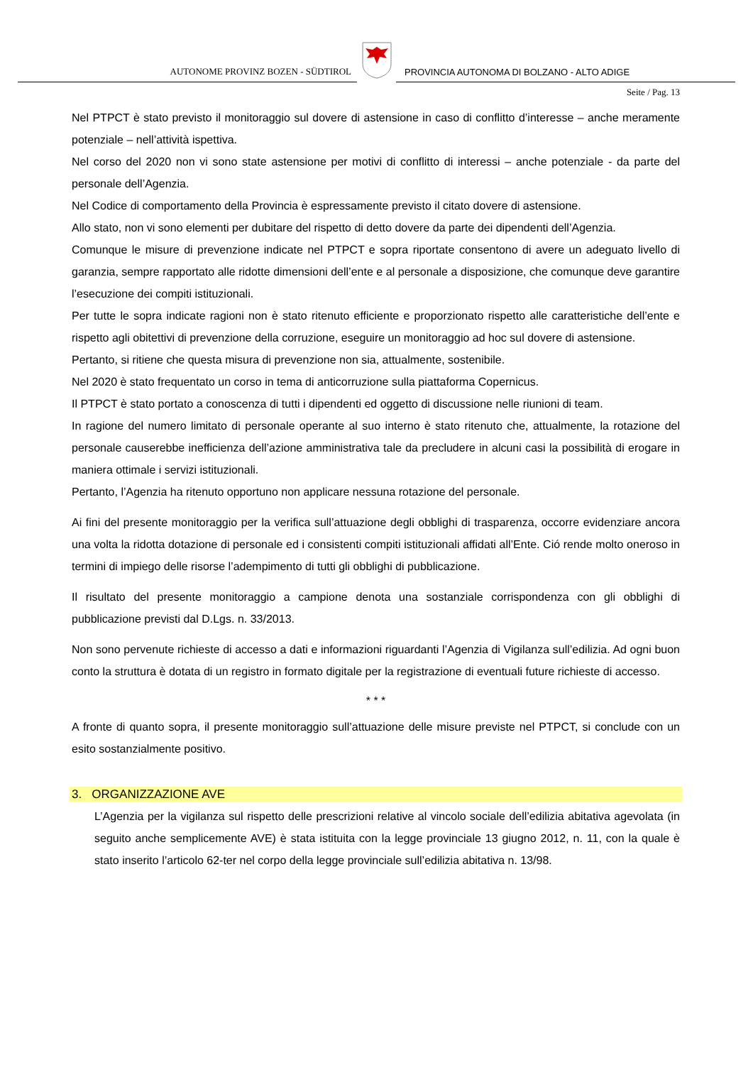AUTONOME PROVINZ BOZEN - SÜDTIROL
PROVINCIA AUTONOMA DI BOLZANO - ALTO ADIGE
Seite / Pag. 13
Nel PTPCT è stato previsto il monitoraggio sul dovere di astensione in caso di conflitto d’interesse – anche meramente potenziale – nell’attività ispettiva.
Nel corso del 2020 non vi sono state astensione per motivi di conflitto di interessi – anche potenziale - da parte del personale dell’Agenzia.
Nel Codice di comportamento della Provincia è espressamente previsto il citato dovere di astensione.
Allo stato, non vi sono elementi per dubitare del rispetto di detto dovere da parte dei dipendenti dell’Agenzia.
Comunque le misure di prevenzione indicate nel PTPCT e sopra riportate consentono di avere un adeguato livello di garanzia, sempre rapportato alle ridotte dimensioni dell’ente e al personale a disposizione, che comunque deve garantire l’esecuzione dei compiti istituzionali.
Per tutte le sopra indicate ragioni non è stato ritenuto efficiente e proporzionato rispetto alle caratteristiche dell’ente e rispetto agli obitettivi di prevenzione della corruzione, eseguire un monitoraggio ad hoc sul dovere di astensione.
Pertanto, si ritiene che questa misura di prevenzione non sia, attualmente, sostenibile.
Nel 2020 è stato frequentato un corso in tema di anticorruzione sulla piattaforma Copernicus.
Il PTPCT è stato portato a conoscenza di tutti i dipendenti ed oggetto di discussione nelle riunioni di team.
In ragione del numero limitato di personale operante al suo interno è stato ritenuto che, attualmente, la rotazione del personale causerebbe inefficienza dell’azione amministrativa tale da precludere in alcuni casi la possibilità di erogare in maniera ottimale i servizi istituzionali.
Pertanto, l’Agenzia ha ritenuto opportuno non applicare nessuna rotazione del personale.
Ai fini del presente monitoraggio per la verifica sull’attuazione degli obblighi di trasparenza, occorre evidenziare ancora una volta la ridotta dotazione di personale ed i consistenti compiti istituzionali affidati all’Ente. Ció rende molto oneroso in termini di impiego delle risorse l’adempimento di tutti gli obblighi di pubblicazione.
Il risultato del presente monitoraggio a campione denota una sostanziale corrispondenza con gli obblighi di pubblicazione previsti dal D.Lgs. n. 33/2013.
Non sono pervenute richieste di accesso a dati e informazioni riguardanti l’Agenzia di Vigilanza sull’edilizia. Ad ogni buon conto la struttura è dotata di un registro in formato digitale per la registrazione di eventuali future richieste di accesso.
* * *
A fronte di quanto sopra, il presente monitoraggio sull’attuazione delle misure previste nel PTPCT, si conclude con un esito sostanzialmente positivo.
3. ORGANIZZAZIONE AVE
L’Agenzia per la vigilanza sul rispetto delle prescrizioni relative al vincolo sociale dell’edilizia abitativa agevolata (in seguito anche semplicemente AVE) è stata istituita con la legge provinciale 13 giugno 2012, n. 11, con la quale è stato inserito l’articolo 62-ter nel corpo della legge provinciale sull’edilizia abitativa n. 13/98.